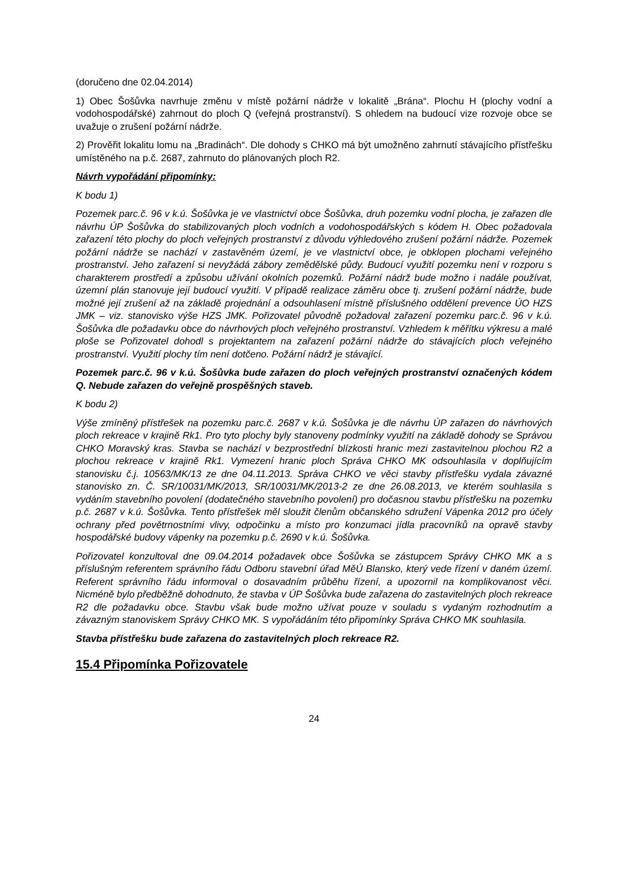(doručeno dne 02.04.2014)
1) Obec Šošůvka navrhuje změnu v místě požární nádrže v lokalitě „Brána“. Plochu H (plochy vodní a vodohospodářské) zahrnout do ploch Q (veřejná prostranství). S ohledem na budoucí vize rozvoje obce se uvažuje o zrušení požární nádrže.
2) Prověřit lokalitu lomu na „Bradinách“. Dle dohody s CHKO má být umožněno zahrnutí stávajícího přístřešku umístěného na p.č. 2687, zahrnuto do plánovaných ploch R2.
Návrh vypořádání připomínky:
K bodu 1)
Pozemek parc.č. 96 v k.ú. Šošůvka je ve vlastnictví obce Šošůvka, druh pozemku vodní plocha, je zařazen dle návrhu ÚP Šošůvka do stabilizovaných ploch vodních a vodohospodářských s kódem H. Obec požadovala zařazení této plochy do ploch veřejných prostranství z důvodu výhledového zrušení požární nádrže. Pozemek požární nádrže se nachází v zastavěném území, je ve vlastnictví obce, je obklopen plochami veřejného prostranství. Jeho zařazení si nevyžádá zábory zemědělské půdy. Budoucí využití pozemku není v rozporu s charakterem prostředí a způsobu užívání okolních pozemků. Požární nádrž bude možno i nadále používat, územní plán stanovuje její budoucí využití. V případě realizace záměru obce tj. zrušení požární nádrže, bude možné její zrušení až na základě projednání a odsouhlasení místně příslušného oddělení prevence ÚO HZS JMK – viz. stanovisko výše HZS JMK. Pořizovatel původně požadoval zařazení pozemku parc.č. 96 v k.ú. Šošůvka dle požadavku obce do návrhových ploch veřejného prostranství. Vzhledem k měřítku výkresu a malé ploše se Pořizovatel dohodl s projektantem na zařazení požární nádrže do stávajících ploch veřejného prostranství. Využití plochy tím není dotčeno. Požární nádrž je stávající.
Pozemek parc.č. 96 v k.ú. Šošůvka bude zařazen do ploch veřejných prostranství označených kódem Q. Nebude zařazen do veřejně prospěšných staveb.
K bodu 2)
Výše zmíněný přístřešek na pozemku parc.č. 2687 v k.ú. Šošůvka je dle návrhu ÚP zařazen do návrhových ploch rekreace v krajině Rk1. Pro tyto plochy byly stanoveny podmínky využití na základě dohody se Správou CHKO Moravský kras. Stavba se nachází v bezprostřední blízkosti hranic mezi zastavitelnou plochou R2 a plochou rekreace v krajině Rk1. Vymezení hranic ploch Správa CHKO MK odsouhlasila v doplňujícím stanovisku č.j. 10563/MK/13 ze dne 04.11.2013. Správa CHKO ve věci stavby přístřešku vydala závazné stanovisko zn. Č. SR/10031/MK/2013, SR/10031/MK/2013-2 ze dne 26.08.2013, ve kterém souhlasila s vydáním stavebního povolení (dodatečného stavebního povolení) pro dočasnou stavbu přístřešku na pozemku p.č. 2687 v k.ú. Šošůvka. Tento přístřešek měl sloužit členům občanského sdružení Vápenka 2012 pro účely ochrany před povětrnostními vlivy, odpočinku a místo pro konzumaci jídla pracovníků na opravě stavby hospodářské budovy vápenky na pozemku p.č. 2690 v k.ú. Šošůvka.
Pořizovatel konzultoval dne 09.04.2014 požadavek obce Šošůvka se zástupcem Správy CHKO MK a s příslušným referentem správního řádu Odboru stavební úřad MěÚ Blansko, který vede řízení v daném území. Referent správního řádu informoval o dosavadním průběhu řízení, a upozornil na komplikovanost věci. Nicméně bylo předběžně dohodnuto, že stavba v ÚP Šošůvka bude zařazena do zastavitelných ploch rekreace R2 dle požadavku obce. Stavbu však bude možno užívat pouze v souladu s vydaným rozhodnutím a závazným stanoviskem Správy CHKO MK. S vypořádáním této připomínky Správa CHKO MK souhlasila.
Stavba přístřešku bude zařazena do zastavitelných ploch rekreace R2.
15.4 Připomínka Pořizovatele
24